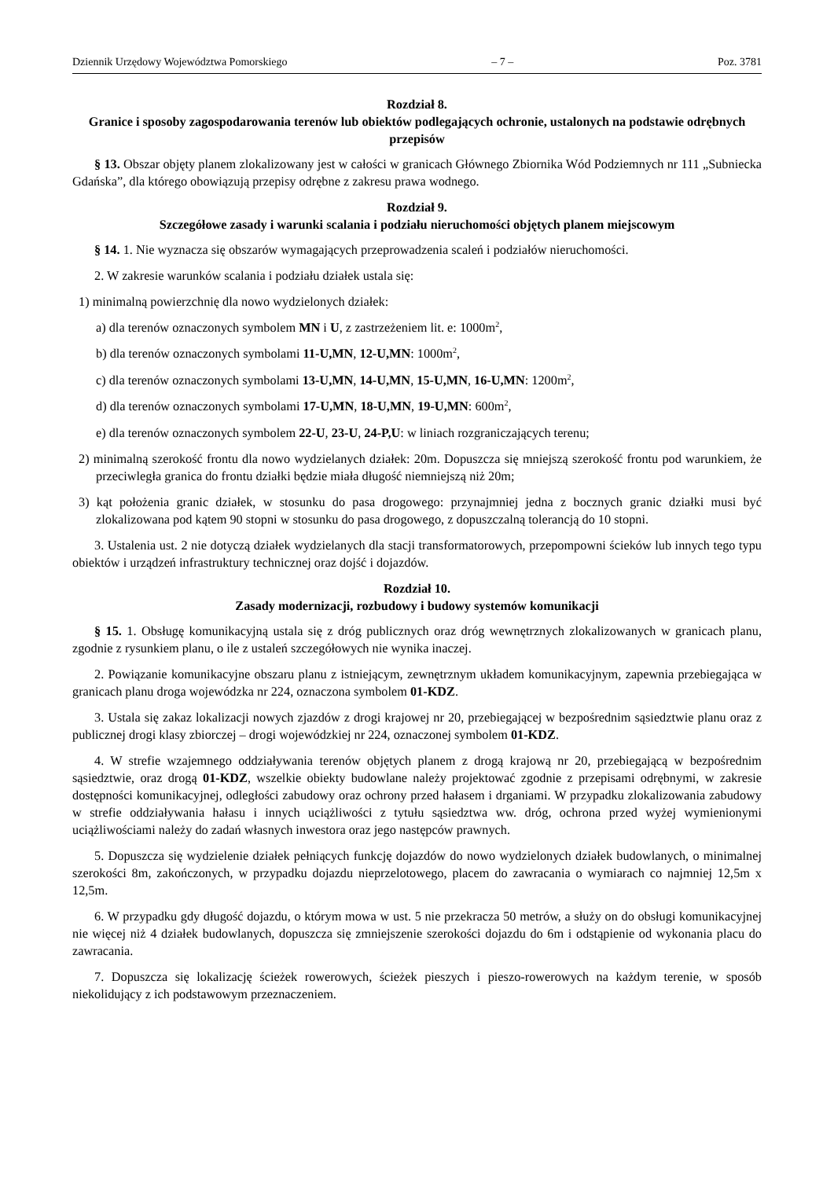Dziennik Urzędowy Województwa Pomorskiego – 7 – Poz. 3781
Rozdział 8.
Granice i sposoby zagospodarowania terenów lub obiektów podlegających ochronie, ustalonych na podstawie odrębnych przepisów
§ 13. Obszar objęty planem zlokalizowany jest w całości w granicach Głównego Zbiornika Wód Podziemnych nr 111 „Subniecka Gdańska”, dla którego obowiązują przepisy odrębne z zakresu prawa wodnego.
Rozdział 9.
Szczegółowe zasady i warunki scalania i podziału nieruchomości objętych planem miejscowym
§ 14. 1. Nie wyznacza się obszarów wymagających przeprowadzenia scaleń i podziałów nieruchomości.
2. W zakresie warunków scalania i podziału działek ustala się:
1) minimalną powierzchnię dla nowo wydzielonych działek:
a) dla terenów oznaczonych symbolem MN i U, z zastrzeżeniem lit. e: 1000m<sup>2</sup>,
b) dla terenów oznaczonych symbolami 11-U,MN, 12-U,MN: 1000m<sup>2</sup>,
c) dla terenów oznaczonych symbolami 13-U,MN, 14-U,MN, 15-U,MN, 16-U,MN: 1200m<sup>2</sup>,
d) dla terenów oznaczonych symbolami 17-U,MN, 18-U,MN, 19-U,MN: 600m<sup>2</sup>,
e) dla terenów oznaczonych symbolem 22-U, 23-U, 24-P,U: w liniach rozgraniczających terenu;
2) minimalną szerokość frontu dla nowo wydzielanych działek: 20m. Dopuszcza się mniejszą szerokość frontu pod warunkiem, że przeciwległa granica do frontu działki będzie miała długość niemniejszą niż 20m;
3) kąt położenia granic działek, w stosunku do pasa drogowego: przynajmniej jedna z bocznych granic działki musi być zlokalizowana pod kątem 90 stopni w stosunku do pasa drogowego, z dopuszczalną tolerancją do 10 stopni.
3. Ustalenia ust. 2 nie dotyczą działek wydzielanych dla stacji transformatorowych, przepompowni ścieków lub innych tego typu obiektów i urządzeń infrastruktury technicznej oraz dojść i dojazdów.
Rozdział 10.
Zasady modernizacji, rozbudowy i budowy systemów komunikacji
§ 15. 1. Obsługę komunikacyjną ustala się z dróg publicznych oraz dróg wewnętrznych zlokalizowanych w granicach planu, zgodnie z rysunkiem planu, o ile z ustaleń szczegółowych nie wynika inaczej.
2. Powiązanie komunikacyjne obszaru planu z istniejącym, zewnętrznym układem komunikacyjnym, zapewnia przebiegająca w granicach planu droga wojewódzka nr 224, oznaczona symbolem 01-KDZ.
3. Ustala się zakaz lokalizacji nowych zjazdów z drogi krajowej nr 20, przebiegającej w bezpośrednim sąsiedztwie planu oraz z publicznej drogi klasy zbiorczej – drogi wojewódzkiej nr 224, oznaczonej symbolem 01-KDZ.
4. W strefie wzajemnego oddziaływania terenów objętych planem z drogą krajową nr 20, przebiegającą w bezpośrednim sąsiedztwie, oraz drogą 01-KDZ, wszelkie obiekty budowlane należy projektować zgodnie z przepisami odrębnymi, w zakresie dostępności komunikacyjnej, odległości zabudowy oraz ochrony przed hałasem i drganiami. W przypadku zlokalizowania zabudowy w strefie oddziaływania hałasu i innych uciążliwości z tytułu sąsiedztwa ww. dróg, ochrona przed wyżej wymienionymi uciążliwościami należy do zadań własnych inwestora oraz jego następców prawnych.
5. Dopuszcza się wydzielenie działek pełniących funkcję dojazdów do nowo wydzielonych działek budowlanych, o minimalnej szerokości 8m, zakończonych, w przypadku dojazdu nieprzelotowego, placem do zawracania o wymiarach co najmniej 12,5m x 12,5m.
6. W przypadku gdy długość dojazdu, o którym mowa w ust. 5 nie przekracza 50 metrów, a służy on do obsługi komunikacyjnej nie więcej niż 4 działek budowlanych, dopuszcza się zmniejszenie szerokości dojazdu do 6m i odstąpienie od wykonania placu do zawracania.
7. Dopuszcza się lokalizację ścieżek rowerowych, ścieżek pieszych i pieszo-rowerowych na każdym terenie, w sposób niekolidujący z ich podstawowym przeznaczeniem.